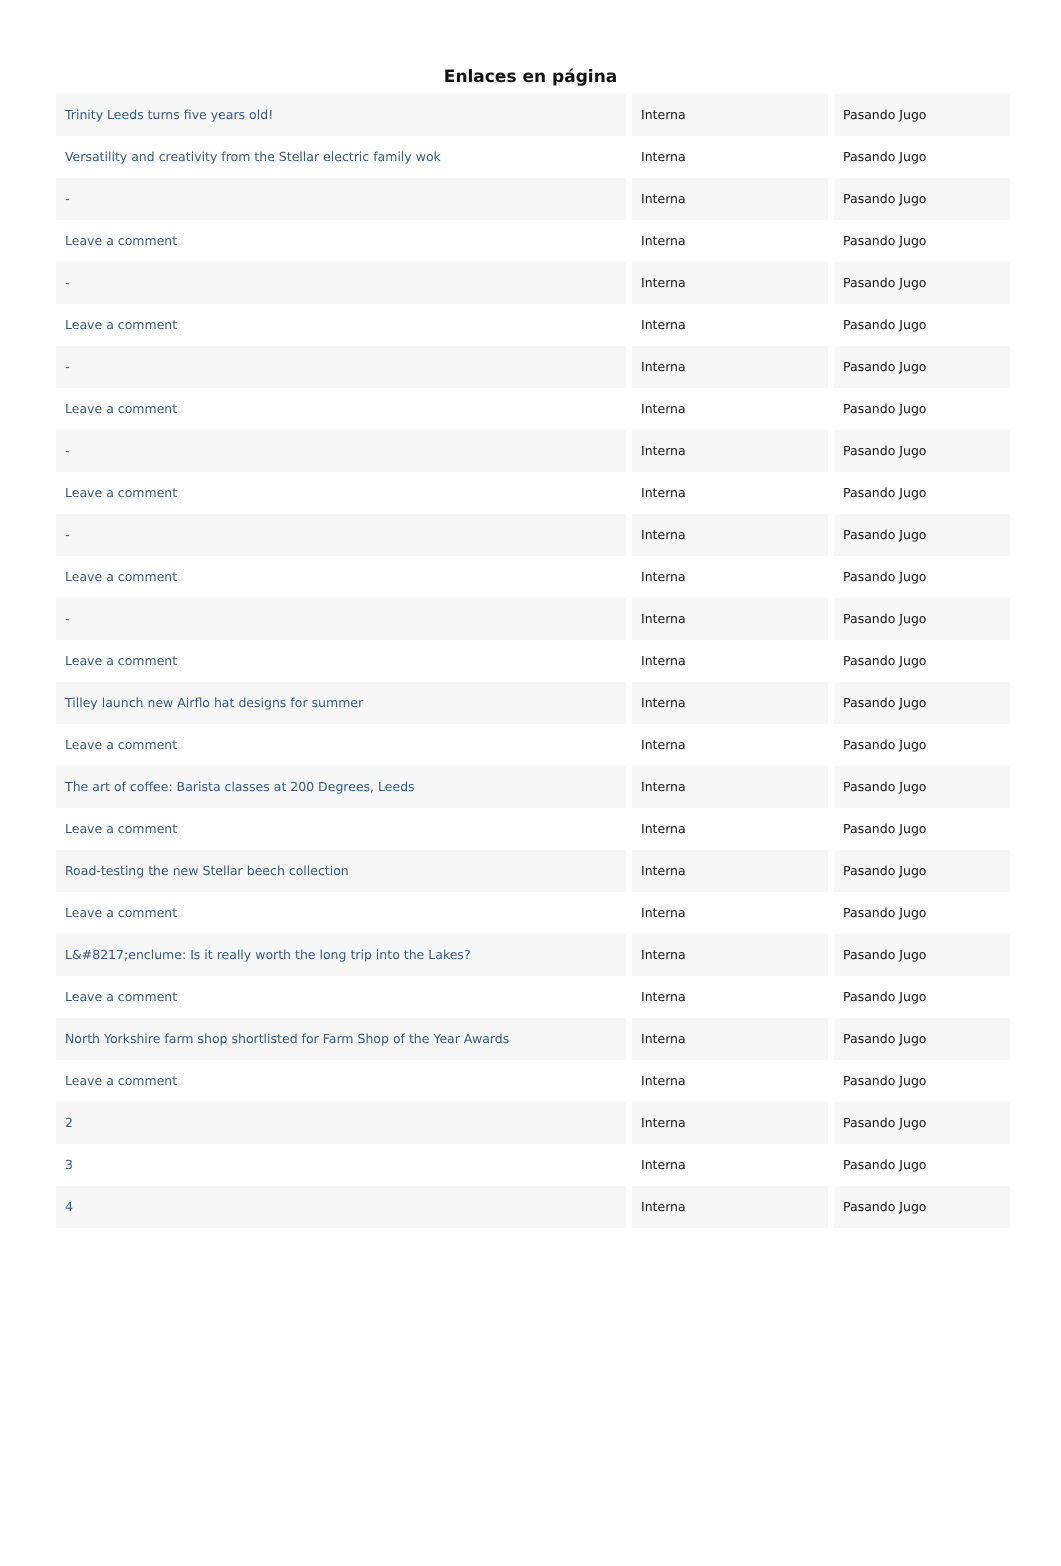Enlaces en página
| Trinity Leeds turns five years old! | Interna | Pasando Jugo |
| Versatility and creativity from the Stellar electric family wok | Interna | Pasando Jugo |
| - | Interna | Pasando Jugo |
| Leave a comment | Interna | Pasando Jugo |
| - | Interna | Pasando Jugo |
| Leave a comment | Interna | Pasando Jugo |
| - | Interna | Pasando Jugo |
| Leave a comment | Interna | Pasando Jugo |
| - | Interna | Pasando Jugo |
| Leave a comment | Interna | Pasando Jugo |
| - | Interna | Pasando Jugo |
| Leave a comment | Interna | Pasando Jugo |
| - | Interna | Pasando Jugo |
| Leave a comment | Interna | Pasando Jugo |
| Tilley launch new Airflo hat designs for summer | Interna | Pasando Jugo |
| Leave a comment | Interna | Pasando Jugo |
| The art of coffee: Barista classes at 200 Degrees, Leeds | Interna | Pasando Jugo |
| Leave a comment | Interna | Pasando Jugo |
| Road-testing the new Stellar beech collection | Interna | Pasando Jugo |
| Leave a comment | Interna | Pasando Jugo |
| L&#8217;enclume: Is it really worth the long trip into the Lakes? | Interna | Pasando Jugo |
| Leave a comment | Interna | Pasando Jugo |
| North Yorkshire farm shop shortlisted for Farm Shop of the Year Awards | Interna | Pasando Jugo |
| Leave a comment | Interna | Pasando Jugo |
| 2 | Interna | Pasando Jugo |
| 3 | Interna | Pasando Jugo |
| 4 | Interna | Pasando Jugo |